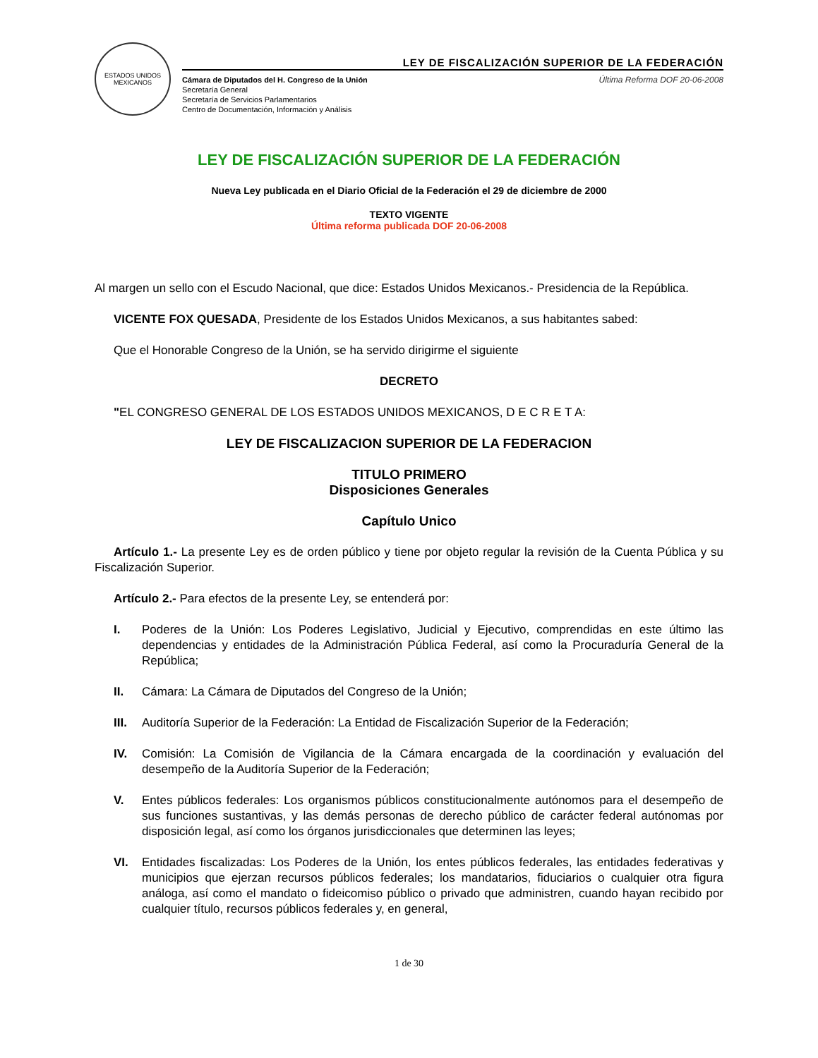ESTADOS UNIDOS MEXICANOS
LEY DE FISCALIZACIÓN SUPERIOR DE LA FEDERACIÓN
Cámara de Diputados del H. Congreso de la Unión
Secretaría General
Secretaría de Servicios Parlamentarios
Centro de Documentación, Información y Análisis
Última Reforma DOF 20-06-2008
LEY DE FISCALIZACIÓN SUPERIOR DE LA FEDERACIÓN
Nueva Ley publicada en el Diario Oficial de la Federación el 29 de diciembre de 2000
TEXTO VIGENTE
Última reforma publicada DOF 20-06-2008
Al margen un sello con el Escudo Nacional, que dice: Estados Unidos Mexicanos.- Presidencia de la República.
VICENTE FOX QUESADA, Presidente de los Estados Unidos Mexicanos, a sus habitantes sabed:
Que el Honorable Congreso de la Unión, se ha servido dirigirme el siguiente
DECRETO
"EL CONGRESO GENERAL DE LOS ESTADOS UNIDOS MEXICANOS, D E C R E T A:
LEY DE FISCALIZACION SUPERIOR DE LA FEDERACION
TITULO PRIMERO
Disposiciones Generales
Capítulo Unico
Artículo 1.- La presente Ley es de orden público y tiene por objeto regular la revisión de la Cuenta Pública y su Fiscalización Superior.
Artículo 2.- Para efectos de la presente Ley, se entenderá por:
I. Poderes de la Unión: Los Poderes Legislativo, Judicial y Ejecutivo, comprendidas en este último las dependencias y entidades de la Administración Pública Federal, así como la Procuraduría General de la República;
II. Cámara: La Cámara de Diputados del Congreso de la Unión;
III. Auditoría Superior de la Federación: La Entidad de Fiscalización Superior de la Federación;
IV. Comisión: La Comisión de Vigilancia de la Cámara encargada de la coordinación y evaluación del desempeño de la Auditoría Superior de la Federación;
V. Entes públicos federales: Los organismos públicos constitucionalmente autónomos para el desempeño de sus funciones sustantivas, y las demás personas de derecho público de carácter federal autónomas por disposición legal, así como los órganos jurisdiccionales que determinen las leyes;
VI. Entidades fiscalizadas: Los Poderes de la Unión, los entes públicos federales, las entidades federativas y municipios que ejerzan recursos públicos federales; los mandatarios, fiduciarios o cualquier otra figura análoga, así como el mandato o fideicomiso público o privado que administren, cuando hayan recibido por cualquier título, recursos públicos federales y, en general,
1 de 30